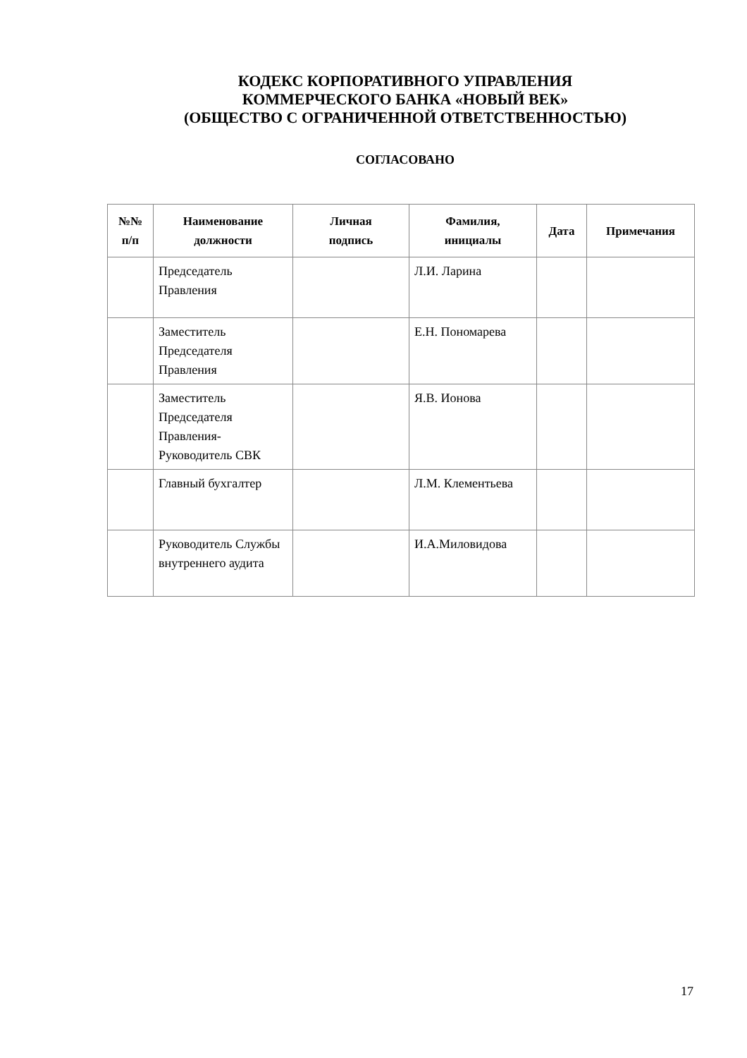КОДЕКС КОРПОРАТИВНОГО УПРАВЛЕНИЯ
КОММЕРЧЕСКОГО БАНКА «НОВЫЙ ВЕК»
(ОБЩЕСТВО С ОГРАНИЧЕННОЙ ОТВЕТСТВЕННОСТЬЮ)
СОГЛАСОВАНО
| №№ п/п | Наименование должности | Личная подпись | Фамилия, инициалы | Дата | Примечания |
| --- | --- | --- | --- | --- | --- |
| | Председатель Правления | | Л.И. Ларина | | |
| | Заместитель Председателя Правления | | Е.Н. Пономарева | | |
| | Заместитель Председателя Правления-Руководитель СВК | | Я.В. Ионова | | |
| | Главный бухгалтер | | Л.М. Клементьева | | |
| | Руководитель Службы внутреннего аудита | | И.А.Миловидова | | |
17